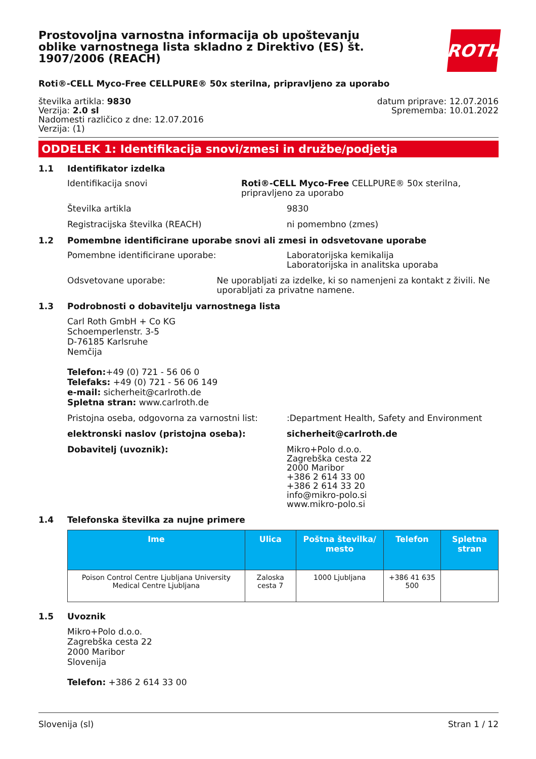ROTH
Prostovoljna varnostna informacija ob upoštevanju oblike varnostnega lista skladno z Direktivo (ES) št. 1907/2006 (REACH)
Roti®-CELL Myco-Free CELLPURE® 50x sterilna, pripravljeno za uporabo
številka artikla: 9830
Verzija: 2.0 sl
Nadomesti različico z dne: 12.07.2016
Verzija: (1)
datum priprave: 12.07.2016
Sprememba: 10.01.2022
ODDELEK 1: Identifikacija snovi/zmesi in družbe/podjetja
1.1 Identifikator izdelka
Identifikacija snovi Roti®-CELL Myco-Free CELLPURE® 50x sterilna, pripravljeno za uporabo
Številka artikla 9830
Registracijska številka (REACH) ni pomembno (zmes)
1.2 Pomembne identificirane uporabe snovi ali zmesi in odsvetovane uporabe
Pomembne identificirane uporabe: Laboratorijska kemikalija
Laboratorijska in analitska uporaba
Odsvetovane uporabe: Ne uporabljati za izdelke, ki so namenjeni za kontakt z živili. Ne uporabljati za privatne namene.
1.3 Podrobnosti o dobavitelju varnostnega lista
Carl Roth GmbH + Co KG
Schoemperlenstr. 3-5
D-76185 Karlsruhe
Nemčija
Telefon:+49 (0) 721 - 56 06 0
Telefaks: +49 (0) 721 - 56 06 149
e-mail: sicherheit@carlroth.de
Spletna stran: www.carlroth.de
Pristojna oseba, odgovorna za varnostni list:
:Department Health, Safety and Environment
elektronski naslov (pristojna oseba): sicherheit@carlroth.de
Dobavitelj (uvoznik):
Mikro+Polo d.o.o.
Zagrebška cesta 22
2000 Maribor
+386 2 614 33 00
+386 2 614 33 20
info@mikro-polo.si
www.mikro-polo.si
1.4 Telefonska številka za nujne primere
| Ime | Ulica | Poštna številka/ mesto | Telefon | Spletna stran |
| --- | --- | --- | --- | --- |
| Poison Control Centre Ljubljana University Medical Centre Ljubljana | Zaloska cesta 7 | 1000 Ljubljana | +386 41 635 500 | |
1.5 Uvoznik
Mikro+Polo d.o.o.
Zagrebška cesta 22
2000 Maribor
Slovenija
Telefon: +386 2 614 33 00
Slovenija (sl) Stran 1 / 12